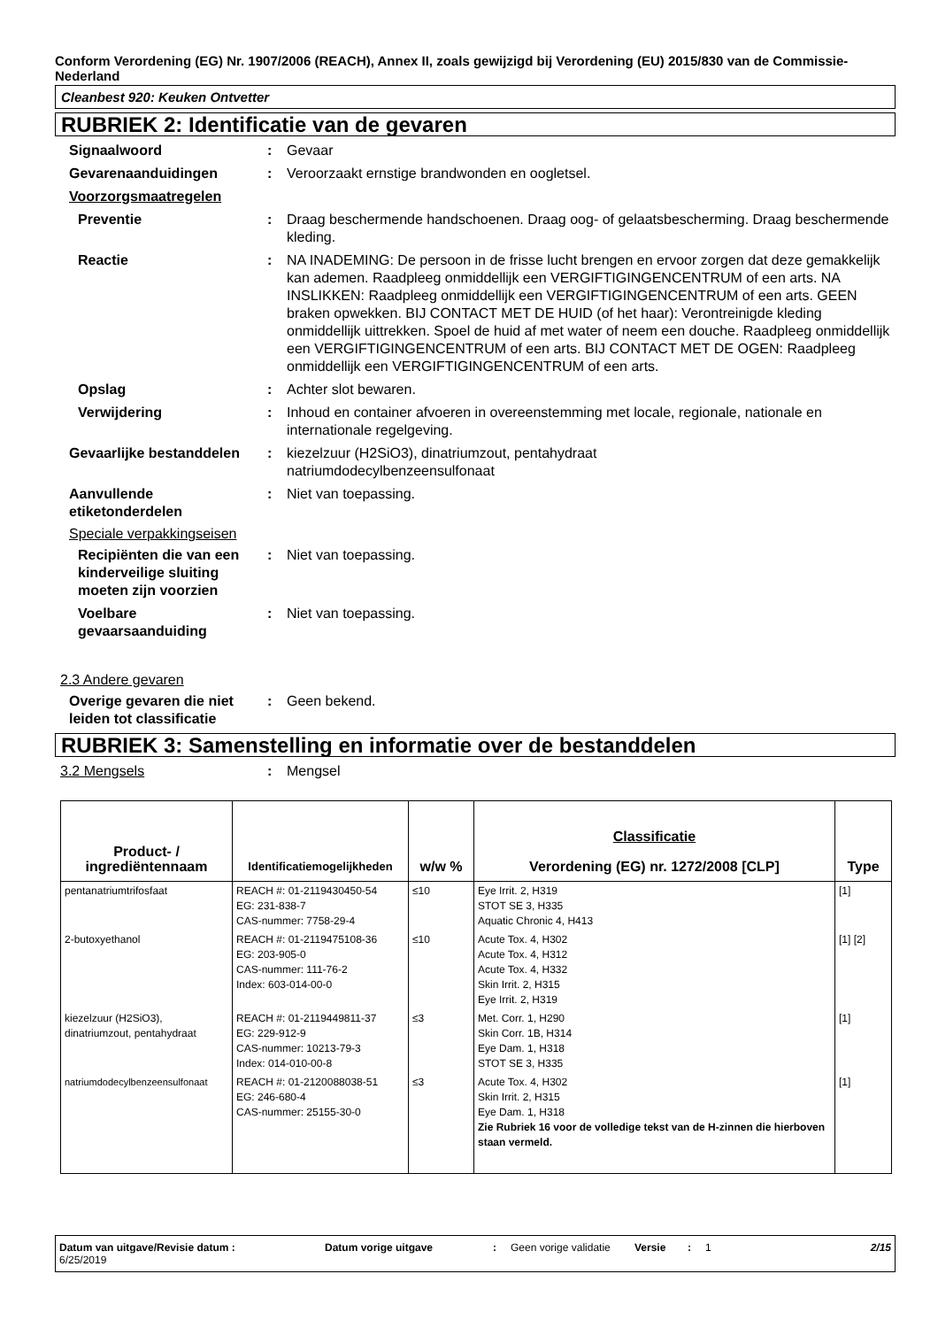Conform Verordening (EG) Nr. 1907/2006 (REACH), Annex II, zoals gewijzigd bij Verordening (EU) 2015/830 van de Commissie- Nederland
Cleanbest 920: Keuken Ontvetter
RUBRIEK 2: Identificatie van de gevaren
Signaalwoord : Gevaar
Gevarenaanduidingen : Veroorzaakt ernstige brandwonden en oogletsel.
Voorzorgsmaatregelen
Preventie : Draag beschermende handschoenen. Draag oog- of gelaatsbescherming. Draag beschermende kleding.
Reactie : NA INADEMING: De persoon in de frisse lucht brengen en ervoor zorgen dat deze gemakkelijk kan ademen. Raadpleeg onmiddellijk een VERGIFTIGINGENCENTRUM of een arts. NA INSLIKKEN: Raadpleeg onmiddellijk een VERGIFTIGINGENCENTRUM of een arts. GEEN braken opwekken. BIJ CONTACT MET DE HUID (of het haar): Verontreinigde kleding onmiddellijk uittrekken. Spoel de huid af met water of neem een douche. Raadpleeg onmiddellijk een VERGIFTIGINGENCENTRUM of een arts. BIJ CONTACT MET DE OGEN: Raadpleeg onmiddellijk een VERGIFTIGINGENCENTRUM of een arts.
Opslag : Achter slot bewaren.
Verwijdering : Inhoud en container afvoeren in overeenstemming met locale, regionale, nationale en internationale regelgeving.
Gevaarlijke bestanddelen : kiezelzuur (H2SiO3), dinatriumzout, pentahydraat
natriumdodecylbenzeensulfonaat
Aanvullende etiketonderdelen
: Niet van toepassing.
Speciale verpakkingseisen
Recipiënten die van een kinderveilige sluiting moeten zijn voorzien
: Niet van toepassing.
Voelbare gevaarsaanduiding
: Niet van toepassing.
2.3 Andere gevaren
Overige gevaren die niet leiden tot classificatie
: Geen bekend.
RUBRIEK 3: Samenstelling en informatie over de bestanddelen
3.2 Mengsels : Mengsel
| Product- / ingrediëntennaam | Identificatiemogelijkheden | w/w % | Classificatie Verordening (EG) nr. 1272/2008 [CLP] | Type |
| --- | --- | --- | --- | --- |
| pentanatriumtrifosfaat | REACH #: 01-2119430450-54 EG: 231-838-7 CAS-nummer: 7758-29-4 | ≤10 | Eye Irrit. 2, H319 STOT SE 3, H335 Aquatic Chronic 4, H413 | [1] |
| 2-butoxyethanol | REACH #: 01-2119475108-36 EG: 203-905-0 CAS-nummer: 111-76-2 Index: 603-014-00-0 | ≤10 | Acute Tox. 4, H302 Acute Tox. 4, H312 Acute Tox. 4, H332 Skin Irrit. 2, H315 Eye Irrit. 2, H319 | [1] [2] |
| kiezelzuur (H2SiO3), dinatriumzout, pentahydraat | REACH #: 01-2119449811-37 EG: 229-912-9 CAS-nummer: 10213-79-3 Index: 014-010-00-8 | ≤3 | Met. Corr. 1, H290 Skin Corr. 1B, H314 Eye Dam. 1, H318 STOT SE 3, H335 | [1] |
| natriumdodecylbenzeensulfonaat | REACH #: 01-2120088038-51 EG: 246-680-4 CAS-nummer: 25155-30-0 | ≤3 | Acute Tox. 4, H302 Skin Irrit. 2, H315 Eye Dam. 1, H318 Zie Rubriek 16 voor de volledige tekst van de H-zinnen die hierboven staan vermeld. | [1] |
Datum van uitgave/Revisie datum : 6/25/2019
Datum vorige uitgave : Geen vorige validatie
Versie : 1 2/15